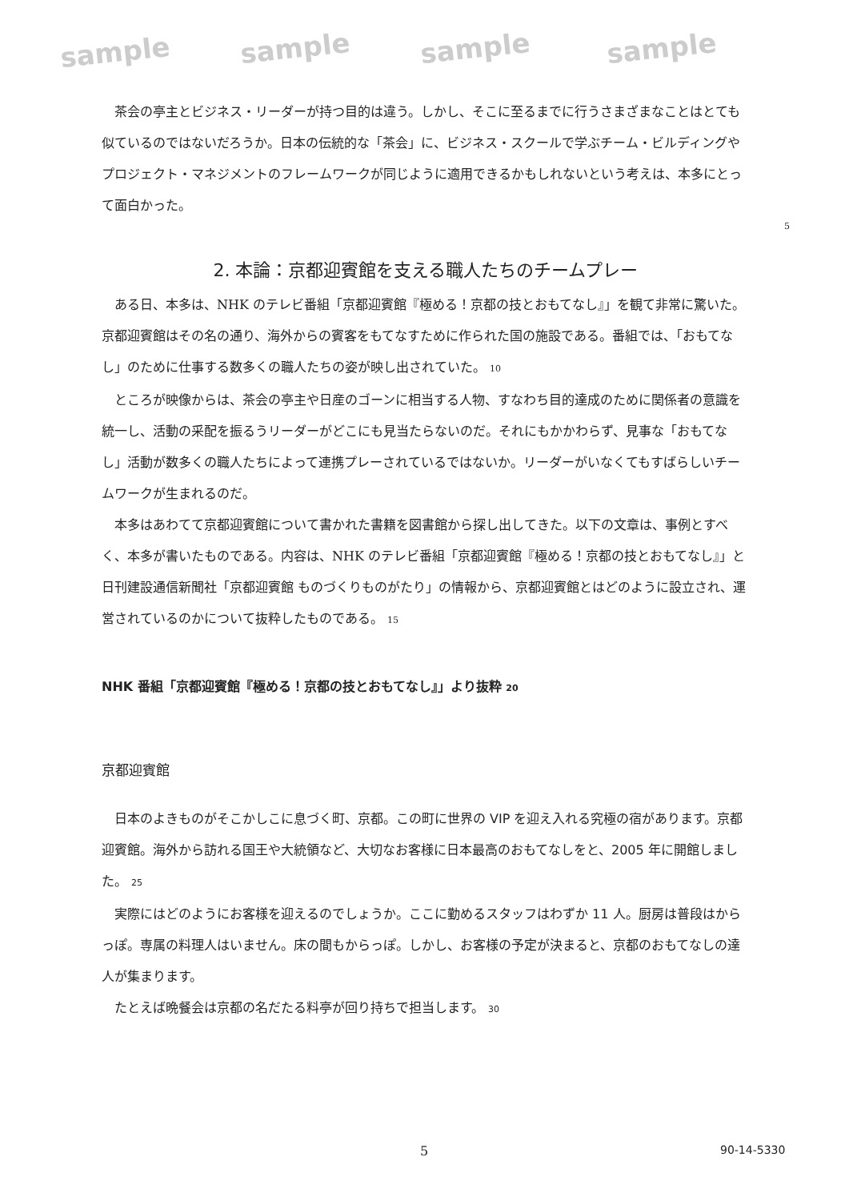sample sample sample sample
茶会の亭主とビジネス・リーダーが持つ目的は違う。しかし、そこに至るまでに行うさまざまなことはとても似ているのではないだろうか。日本の伝統的な「茶会」に、ビジネス・スクールで学ぶチーム・ビルディングやプロジェクト・マネジメントのフレームワークが同じように適用できるかもしれないという考えは、本多にとって面白かった。
5
2. 本論：京都迎賓館を支える職人たちのチームプレー
ある日、本多は、NHK のテレビ番組「京都迎賓館『極める！京都の技とおもてなし』」を観て非常に驚いた。京都迎賓館はその名の通り、海外からの賓客をもてなすために作られた国の施設である。番組では、「おもてなし」のために仕事する数多くの職人たちの姿が映し出されていた。 10
ところが映像からは、茶会の亭主や日産のゴーンに相当する人物、すなわち目的達成のために関係者の意識を統一し、活動の采配を振るうリーダーがどこにも見当たらないのだ。それにもかかわらず、見事な「おもてなし」活動が数多くの職人たちによって連携プレーされているではないか。リーダーがいなくてもすばらしいチームワークが生まれるのだ。
本多はあわてて京都迎賓館について書かれた書籍を図書館から探し出してきた。以下の文章は、事例とすべく、本多が書いたものである。内容は、NHK のテレビ番組「京都迎賓館『極める！京都の技とおもてなし』」と日刊建設通信新聞社「京都迎賓館 ものづくりものがたり」の情報から、京都迎賓館とはどのように設立され、運営されているのかについて抜粋したものである。 15
NHK 番組「京都迎賓館『極める！京都の技とおもてなし』」より抜粋 20
京都迎賓館
日本のよきものがそこかしこに息づく町、京都。この町に世界の VIP を迎え入れる究極の宿があります。京都迎賓館。海外から訪れる国王や大統領など、大切なお客様に日本最高のおもてなしをと、2005 年に開館しました。 25
実際にはどのようにお客様を迎えるのでしょうか。ここに勤めるスタッフはわずか 11 人。厨房は普段はからっぽ。専属の料理人はいません。床の間もからっぽ。しかし、お客様の予定が決まると、京都のおもてなしの達人が集まります。
たとえば晩餐会は京都の名だたる料亭が回り持ちで担当します。 30
5 90-14-5330